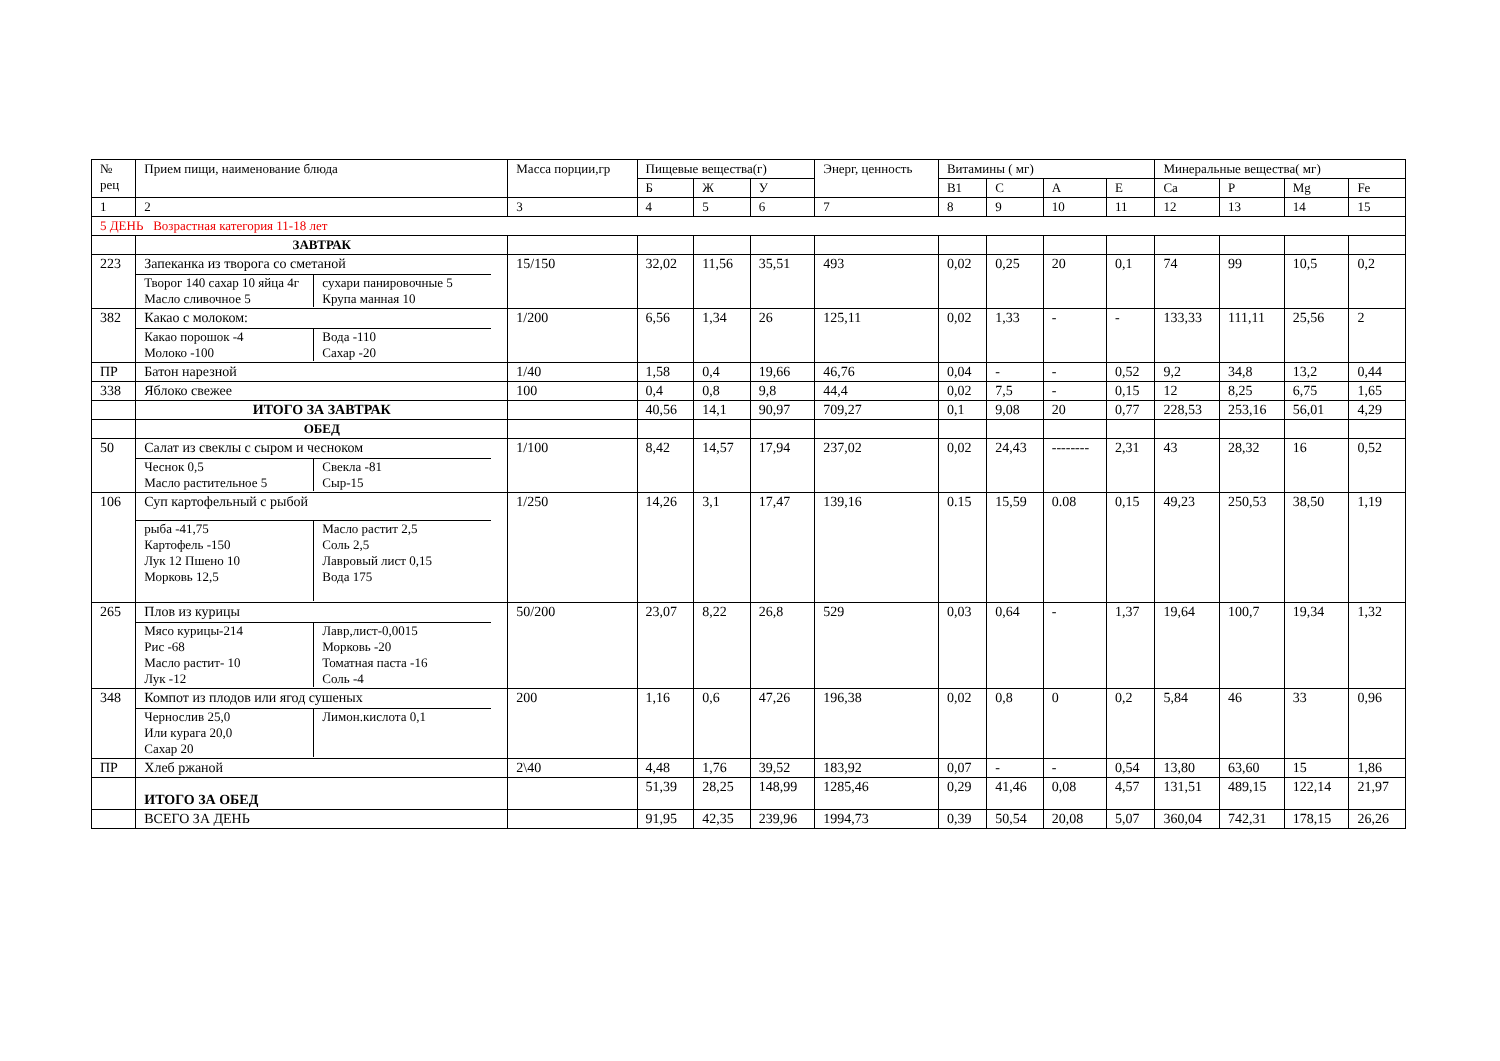| № рец | Прием пищи, наименование блюда | Масса порции,гр | Пищевые вещества(г) | | | Энерг, ценность | Витамины ( мг) | | | | Минеральные вещества( мг) | | | |
| --- | --- | --- | --- | --- | --- | --- | --- | --- | --- | --- | --- | --- | --- | --- |
| | | | Б | Ж | У | | В1 | С | А | Е | Ca | P | Mg | Fe |
| 1 | 2 | 3 | 4 | 5 | 6 | 7 | 8 | 9 | 10 | 11 | 12 | 13 | 14 | 15 |
| 5 ДЕНЬ Возрастная категория 11-18 лет | | | | | | | | | | | | | | |
| | ЗАВТРАК | | | | | | | | | | | | | |
| 223 | Запеканка из творога со сметаной / Творог 140 сахар 10 яйца 4г Масло сливочное 5 / сухари панировочные 5 Крупа манная 10 / | 15/150 | 32,02 | 11,56 | 35,51 | 493 | 0,02 | 0,25 | 20 | 0,1 | 74 | 99 | 10,5 | 0,2 |
| 382 | Какао с молоком: / Какао порошок -4 Молоко -100 / Вода -110 Сахар -20 / | 1/200 | 6,56 | 1,34 | 26 | 125,11 | 0,02 | 1,33 | - | - | 133,33 | 111,11 | 25,56 | 2 |
| ПР | Батон нарезной | 1/40 | 1,58 | 0,4 | 19,66 | 46,76 | 0,04 | - | - | 0,52 | 9,2 | 34,8 | 13,2 | 0,44 |
| 338 | Яблоко свежее | 100 | 0,4 | 0,8 | 9,8 | 44,4 | 0,02 | 7,5 | - | 0,15 | 12 | 8,25 | 6,75 | 1,65 |
| | ИТОГО ЗА ЗАВТРАК | | 40,56 | 14,1 | 90,97 | 709,27 | 0,1 | 9,08 | 20 | 0,77 | 228,53 | 253,16 | 56,01 | 4,29 |
| | ОБЕД | | | | | | | | | | | | | |
| 50 | Салат из свеклы с сыром и чесноком / Чеснок 0,5 Масло растительное 5 / Свекла -81 Сыр-15 / | 1/100 | 8,42 | 14,57 | 17,94 | 237,02 | 0,02 | 24,43 | -------- | 2,31 | 43 | 28,32 | 16 | 0,52 |
| 106 | Суп картофельный с рыбой / рыба -41,75 Картофель -150 Лук 12 Пшено 10 Морковь 12,5 / Масло растит 2,5 Соль 2,5 Лавровый лист 0,15 Вода 175 / | 1/250 | 14,26 | 3,1 | 17,47 | 139,16 | 0.15 | 15,59 | 0.08 | 0,15 | 49,23 | 250,53 | 38,50 | 1,19 |
| 265 | Плов из курицы / Мясо курицы-214 Рис -68 Масло растит- 10 Лук -12 / Лавр,лист-0,0015 Морковь -20 Томатная паста -16 Соль -4 / | 50/200 | 23,07 | 8,22 | 26,8 | 529 | 0,03 | 0,64 | - | 1,37 | 19,64 | 100,7 | 19,34 | 1,32 |
| 348 | Компот из плодов или ягод сушеных / Чернослив 25,0 Или курага 20,0 Сахар 20 / Лимон.кислота 0,1 / | 200 | 1,16 | 0,6 | 47,26 | 196,38 | 0,02 | 0,8 | 0 | 0,2 | 5,84 | 46 | 33 | 0,96 |
| ПР | Хлеб ржаной | 2\40 | 4,48 | 1,76 | 39,52 | 183,92 | 0,07 | - | - | 0,54 | 13,80 | 63,60 | 15 | 1,86 |
| | ИТОГО ЗА ОБЕД | | 51,39 | 28,25 | 148,99 | 1285,46 | 0,29 | 41,46 | 0,08 | 4,57 | 131,51 | 489,15 | 122,14 | 21,97 |
| | ВСЕГО ЗА ДЕНЬ | | 91,95 | 42,35 | 239,96 | 1994,73 | 0,39 | 50,54 | 20,08 | 5,07 | 360,04 | 742,31 | 178,15 | 26,26 |